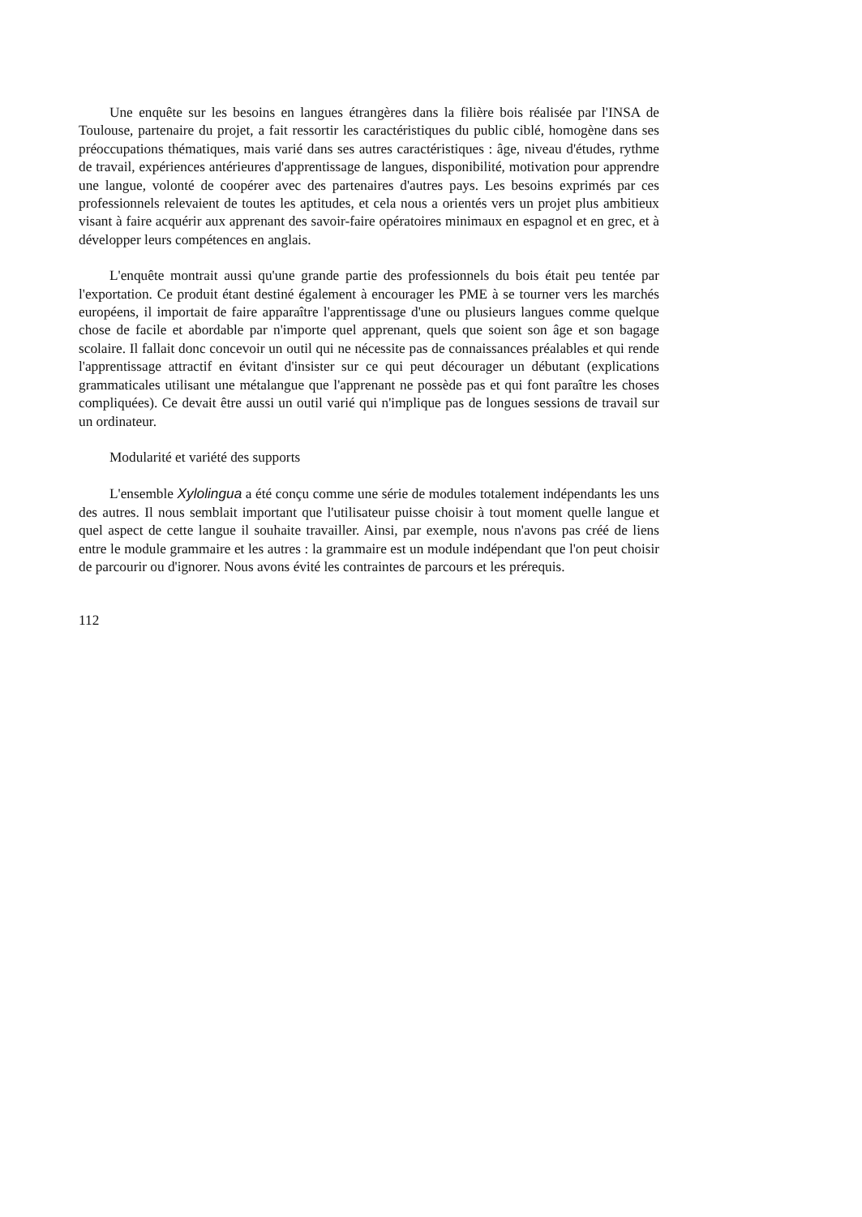Une enquête sur les besoins en langues étrangères dans la filière bois réalisée par l'INSA de Toulouse, partenaire du projet, a fait ressortir les caractéristiques du public ciblé, homogène dans ses préoccupations thématiques, mais varié dans ses autres caractéristiques : âge, niveau d'études, rythme de travail, expériences antérieures d'apprentissage de langues, disponibilité, motivation pour apprendre une langue, volonté de coopérer avec des partenaires d'autres pays. Les besoins exprimés par ces professionnels relevaient de toutes les aptitudes, et cela nous a orientés vers un projet plus ambitieux visant à faire acquérir aux apprenant des savoir-faire opératoires minimaux en espagnol et en grec, et à développer leurs compétences en anglais.
L'enquête montrait aussi qu'une grande partie des professionnels du bois était peu tentée par l'exportation. Ce produit étant destiné également à encourager les PME à se tourner vers les marchés européens, il importait de faire apparaître l'apprentissage d'une ou plusieurs langues comme quelque chose de facile et abordable par n'importe quel apprenant, quels que soient son âge et son bagage scolaire. Il fallait donc concevoir un outil qui ne nécessite pas de connaissances préalables et qui rende l'apprentissage attractif en évitant d'insister sur ce qui peut décourager un débutant (explications grammaticales utilisant une métalangue que l'apprenant ne possède pas et qui font paraître les choses compliquées). Ce devait être aussi un outil varié qui n'implique pas de longues sessions de travail sur un ordinateur.
Modularité et variété des supports
L'ensemble Xylolingua a été conçu comme une série de modules totalement indépendants les uns des autres. Il nous semblait important que l'utilisateur puisse choisir à tout moment quelle langue et quel aspect de cette langue il souhaite travailler. Ainsi, par exemple, nous n'avons pas créé de liens entre le module grammaire et les autres : la grammaire est un module indépendant que l'on peut choisir de parcourir ou d'ignorer. Nous avons évité les contraintes de parcours et les prérequis.
112